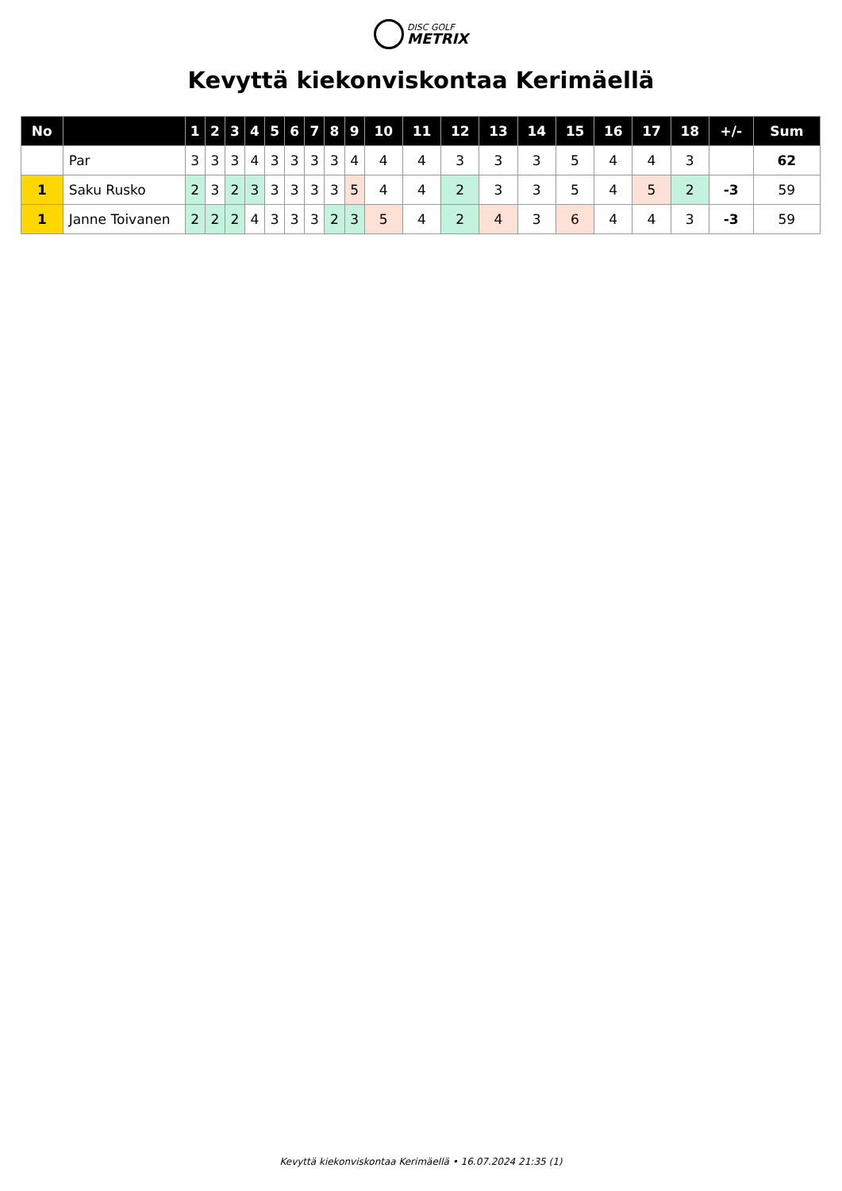DISC GOLF
METRIX
Kevyttä kiekonviskontaa Kerimäellä
| No | | 1 | 2 | 3 | 4 | 5 | 6 | 7 | 8 | 9 | 10 | 11 | 12 | 13 | 14 | 15 | 16 | 17 | 18 | +/- | Sum |
| --- | --- | --- | --- | --- | --- | --- | --- | --- | --- | --- | --- | --- | --- | --- | --- | --- | --- | --- | --- | --- | --- |
| | Par | 3 | 3 | 3 | 4 | 3 | 3 | 3 | 3 | 4 | 4 | 4 | 3 | 3 | 3 | 5 | 4 | 4 | 3 | | 62 |
| 1 | Saku Rusko | 2 | 3 | 2 | 3 | 3 | 3 | 3 | 3 | 5 | 4 | 4 | 2 | 3 | 3 | 5 | 4 | 5 | 2 | -3 | 59 |
| 1 | Janne Toivanen | 2 | 2 | 2 | 4 | 3 | 3 | 3 | 2 | 3 | 5 | 4 | 2 | 4 | 3 | 6 | 4 | 4 | 3 | -3 | 59 |
Kevyttä kiekonviskontaa Kerimäellä • 16.07.2024 21:35 (1)